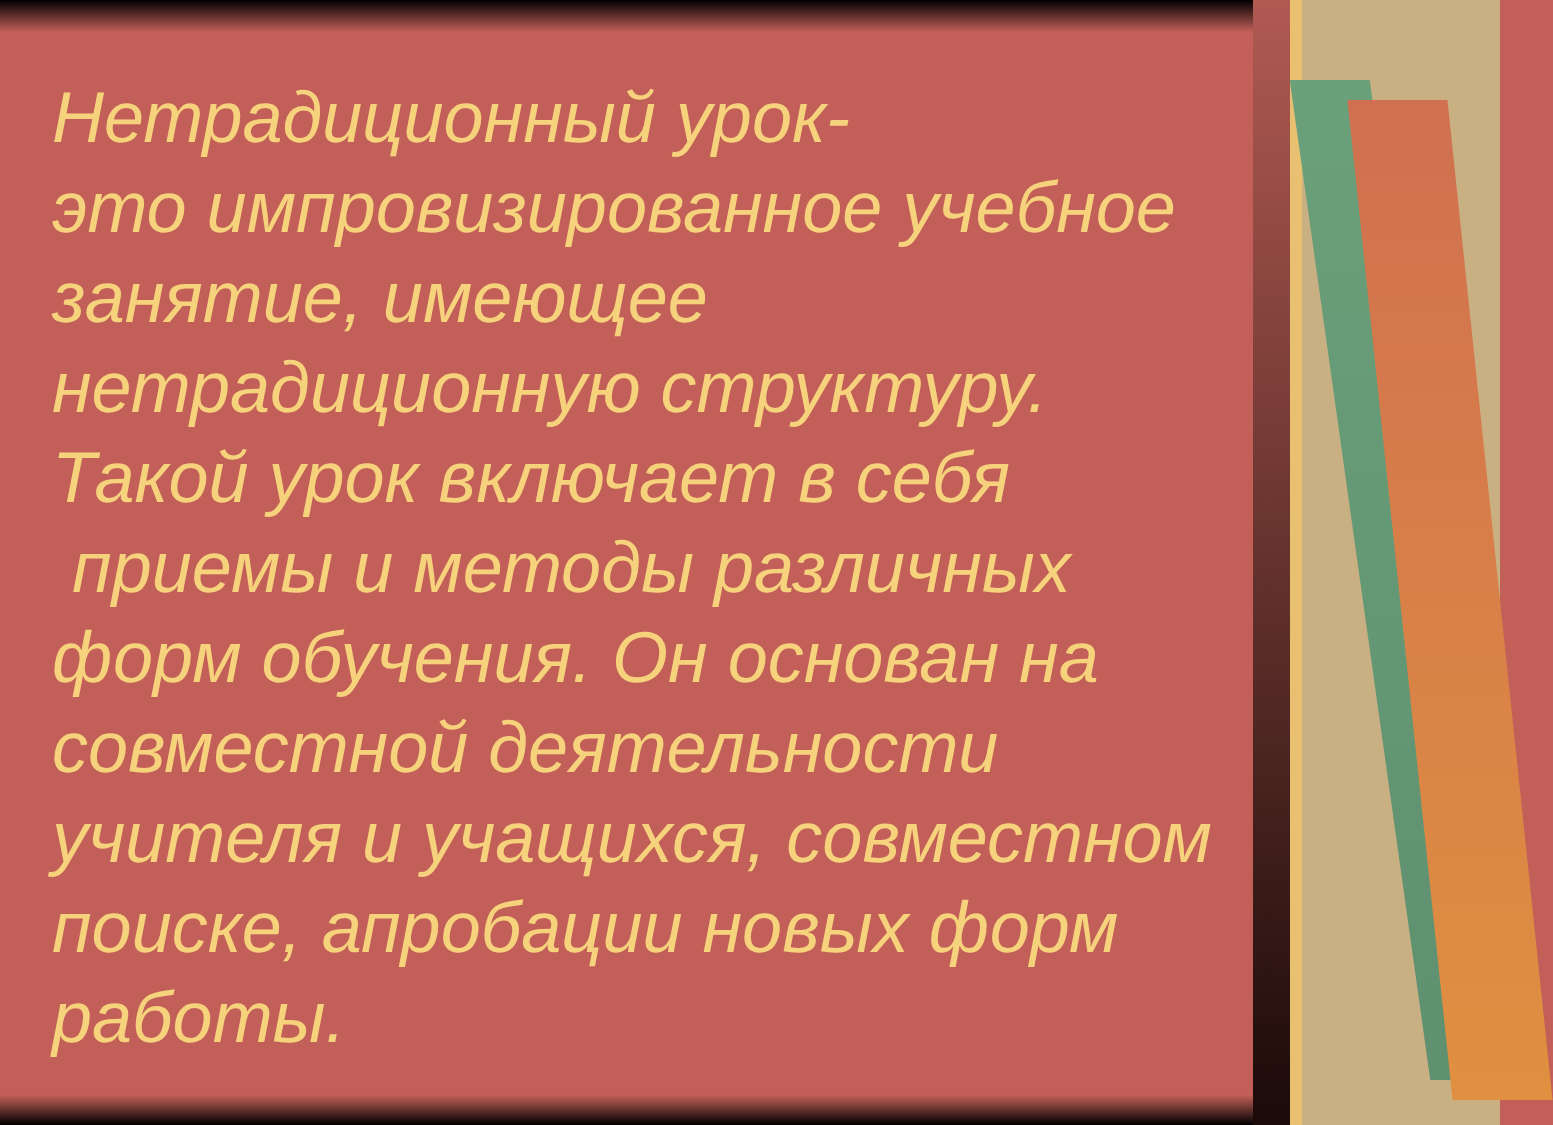Нетрадиционный урок-
это импровизированное учебное занятие, имеющее нетрадиционную структуру. Такой урок включает в себя
приемы и методы различных форм обучения. Он основан на совместной деятельности учителя и учащихся, совместном поиске, апробации новых форм работы.